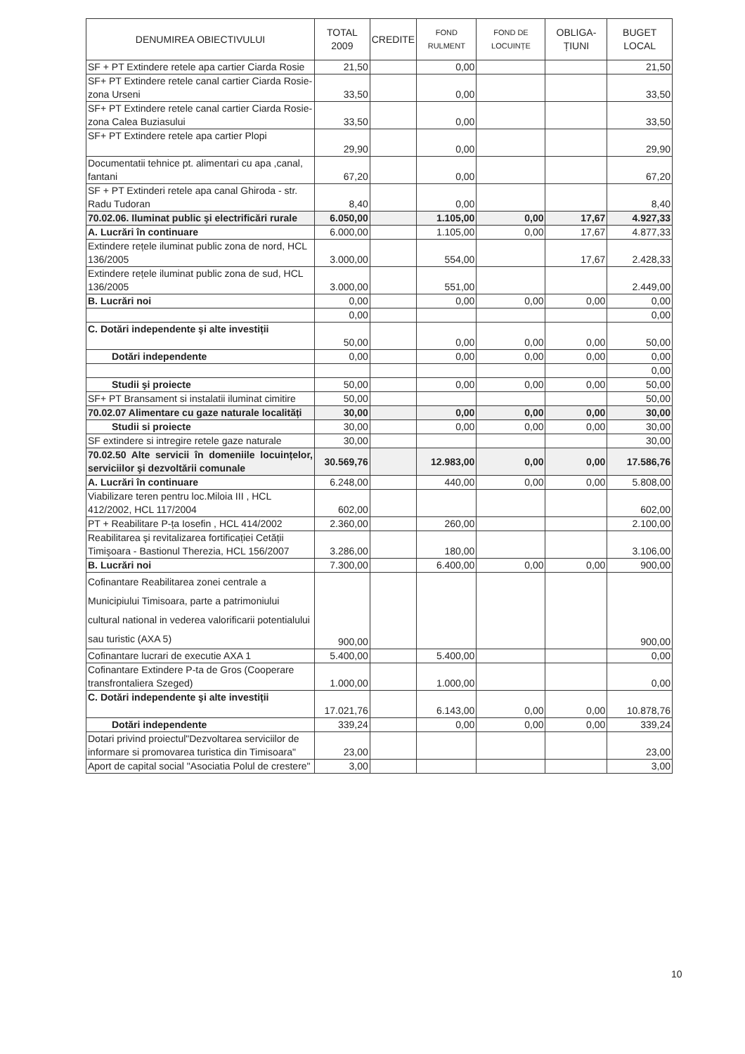| DENUMIREA OBIECTIVULUI | TOTAL 2009 | CREDITE | FOND RULMENT | FOND DE LOCUINȚE | OBLIGA-ȚIUNI | BUGET LOCAL |
| --- | --- | --- | --- | --- | --- | --- |
| SF + PT Extindere retele apa cartier Ciarda Rosie | 21,50 | | 0,00 | | | 21,50 |
| SF+ PT Extindere retele canal cartier Ciarda Rosie-zona Urseni | 33,50 | | 0,00 | | | 33,50 |
| SF+ PT Extindere retele canal cartier Ciarda Rosie-zona Calea Buziasului | 33,50 | | 0,00 | | | 33,50 |
| SF+ PT Extindere retele apa cartier Plopi | 29,90 | | 0,00 | | | 29,90 |
| Documentatii tehnice pt. alimentari cu apa ,canal, fantani | 67,20 | | 0,00 | | | 67,20 |
| SF + PT Extinderi retele apa canal Ghiroda - str. Radu Tudoran | 8,40 | | 0,00 | | | 8,40 |
| 70.02.06. Iluminat public şi electrificări rurale | 6.050,00 | | 1.105,00 | 0,00 | 17,67 | 4.927,33 |
| A. Lucrări în continuare | 6.000,00 | | 1.105,00 | 0,00 | 17,67 | 4.877,33 |
| Extindere rețele iluminat public zona de nord, HCL 136/2005 | 3.000,00 | | 554,00 | | 17,67 | 2.428,33 |
| Extindere rețele iluminat public zona de sud, HCL 136/2005 | 3.000,00 | | 551,00 | | | 2.449,00 |
| B. Lucrări noi | 0,00 | | 0,00 | 0,00 | 0,00 | 0,00 |
| | 0,00 | | | | | 0,00 |
| C. Dotări independente şi alte investiții | 50,00 | | 0,00 | 0,00 | 0,00 | 50,00 |
| Dotări independente | 0,00 | | 0,00 | 0,00 | 0,00 | 0,00 |
| | | | | | | 0,00 |
| Studii şi proiecte | 50,00 | | 0,00 | 0,00 | 0,00 | 50,00 |
| SF+ PT Bransament si instalatii iluminat cimitire | 50,00 | | | | | 50,00 |
| 70.02.07 Alimentare cu gaze naturale localități | 30,00 | | 0,00 | 0,00 | 0,00 | 30,00 |
| Studii si proiecte | 30,00 | | 0,00 | 0,00 | 0,00 | 30,00 |
| SF extindere si intregire retele gaze naturale | 30,00 | | | | | 30,00 |
| 70.02.50 Alte servicii în domeniile locuințelor, serviciilor şi dezvoltării comunale | 30.569,76 | | 12.983,00 | 0,00 | 0,00 | 17.586,76 |
| A. Lucrări în continuare | 6.248,00 | | 440,00 | 0,00 | 0,00 | 5.808,00 |
| Viabilizare teren pentru loc.Miloia III , HCL 412/2002, HCL 117/2004 | 602,00 | | | | | 602,00 |
| PT + Reabilitare P-ța Iosefin , HCL 414/2002 | 2.360,00 | | 260,00 | | | 2.100,00 |
| Reabilitarea şi revitalizarea fortificației Cetății Timişoara - Bastionul Therezia, HCL 156/2007 | 3.286,00 | | 180,00 | | | 3.106,00 |
| B. Lucrări noi | 7.300,00 | | 6.400,00 | 0,00 | 0,00 | 900,00 |
| Cofinantare Reabilitarea zonei centrale a Municipiului Timisoara, parte a patrimoniului cultural national in vederea valorificarii potentialului sau turistic (AXA 5) | 900,00 | | | | | 900,00 |
| Cofinantare lucrari de executie AXA 1 | 5.400,00 | | 5.400,00 | | | 0,00 |
| Cofinantare Extindere P-ta de Gros (Cooperare transfrontaliera Szeged) | 1.000,00 | | 1.000,00 | | | 0,00 |
| C. Dotări independente şi alte investiții | 17.021,76 | | 6.143,00 | 0,00 | 0,00 | 10.878,76 |
| Dotări independente | 339,24 | | 0,00 | 0,00 | 0,00 | 339,24 |
| Dotari privind proiectul"Dezvoltarea serviciilor de informare si promovarea turistica din Timisoara" | 23,00 | | | | | 23,00 |
| Aport de capital social "Asociatia Polul de crestere" | 3,00 | | | | | 3,00 |
10